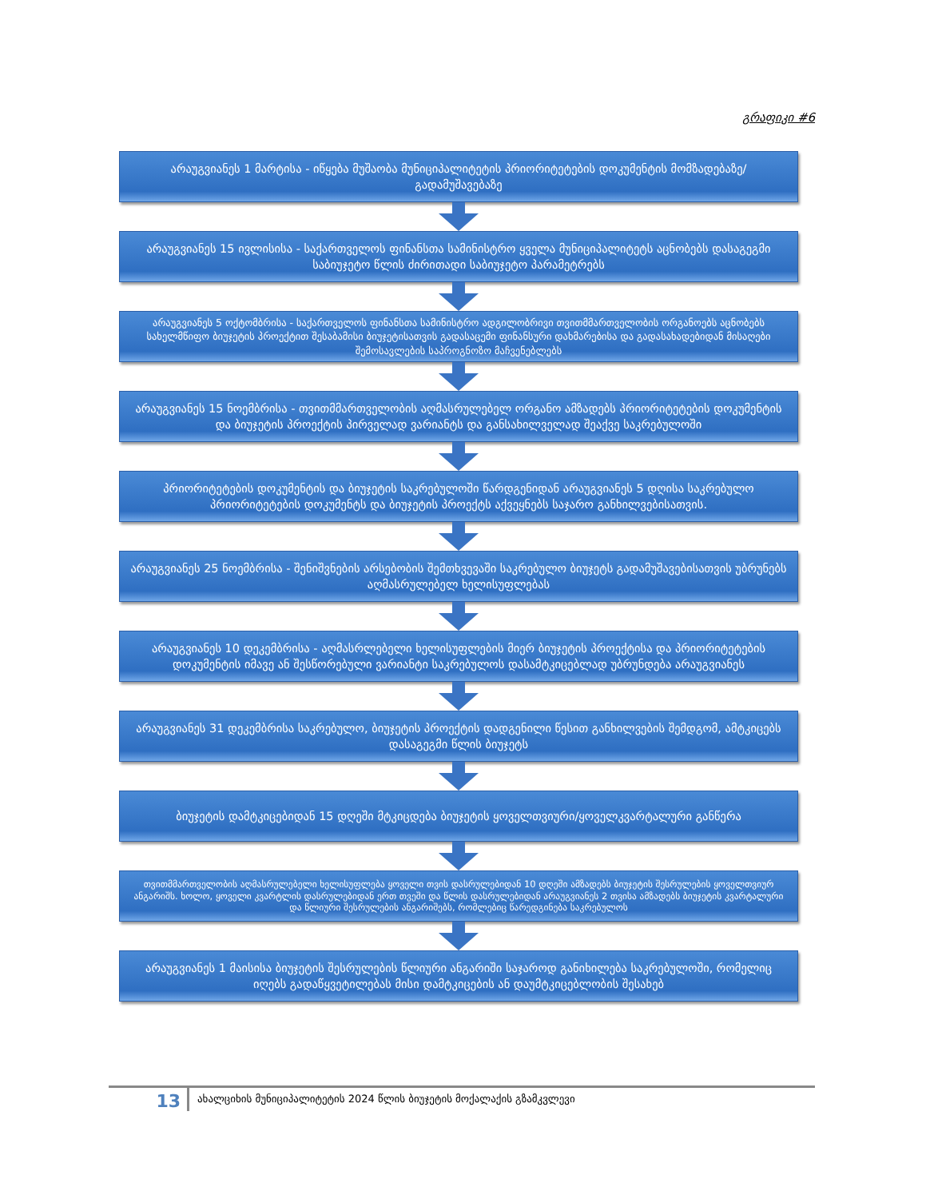გრაფიკი #6
არაუგვიანეს 1 მარტისა - იწყება მუშაობა მუნიციპალიტეტის პრიორიტეტების დოკუმენტის მომზადებაზე/გადამუშავებაზე
არაუგვიანეს 15 ივლისისა - საქართველოს ფინანსთა სამინისტრო ყველა მუნიციპალიტეტს აცნობებს დასაგეგმი საბიუჯეტო წლის ძირითადი საბიუჯეტო პარამეტრებს
არაუგვიანეს 5 ოქტომბრისა - საქართველოს ფინანსთა სამინისტრო ადგილობრივი თვითმმართველობის ორგანოებს აცნობებს სახელმწიფო ბიუჯეტის პროექტით შესაბამისი ბიუჯეტისათვის გადასაცემი ფინანსური დახმარებისა და გადასახადებიდან მისაღები შემოსავლების საპროგნოზო მაჩვენებლებს
არაუგვიანეს 15 ნოემბრისა - თვითმმართველობის აღმასრულებელ ორგანო ამზადებს პრიორიტეტების დოკუმენტის და ბიუჯეტის პროექტის პირველად ვარიანტს და განსახილველად შეაქვე საკრებულოში
პრიორიტეტების დოკუმენტის და ბიუჯეტის საკრებულოში წარდგენიდან არაუგვიანეს 5 დღისა საკრებულო პრიორიტეტების დოკუმენტს და ბიუჯეტის პროექტს აქვეყნებს საჯარო განხილვებისათვის.
არაუგვიანეს 25 ნოემბრისა - შენიშვნების არსებობის შემთხვევაში საკრებულო ბიუჯეტს გადამუშავებისათვის უბრუნებს აღმასრულებელ ხელისუფლებას
არაუგვიანეს 10 დეკემბრისა - აღმასრლებელი ხელისუფლების მიერ ბიუჯეტის პროექტისა და პრიორიტეტების დოკუმენტის იმავე ან შესწორებული ვარიანტი საკრებულოს დასამტკიცებლად უბრუნდება არაუგვიანეს
არაუგვიანეს 31 დეკემბრისა საკრებულო, ბიუჯეტის პროექტის დადგენილი წესით განხილვების შემდგომ, ამტკიცებს დასაგეგმი წლის ბიუჯეტს
ბიუჯეტის დამტკიცებიდან 15 დღეში მტკიცდება ბიუჯეტის ყოველთვიური/ყოველკვარტალური განწერა
თვითმმართველობის აღმასრულებელი ხელისუფლება ყოველი თვის დასრულებიდან 10 დღეში ამზადებს ბიუჯეტის შესრულების ყოველთვიურ ანგარიშს. ხოლო, ყოველი კვარტლის დასრულებიდან ერთ თვეში და წლის დასრულებიდან არაუგვიანეს 2 თვისა ამზადებს ბიუჯეტის კვარტალური და წლიური შესრულების ანგარიშებს, რომლებიც წარედგინება საკრებულოს
არაუგვიანეს 1 მაისისა ბიუჯეტის შესრულების წლიური ანგარიში საჯაროდ განიხილება საკრებულოში, რომელიც იღებს გადაწყვეტილებას მისი დამტკიცების ან დაუმტკიცებლობის შესახებ
13
ახალციხის მუნიციპალიტეტის 2024 წლის ბიუჯეტის მოქალაქის გზამკვლევი